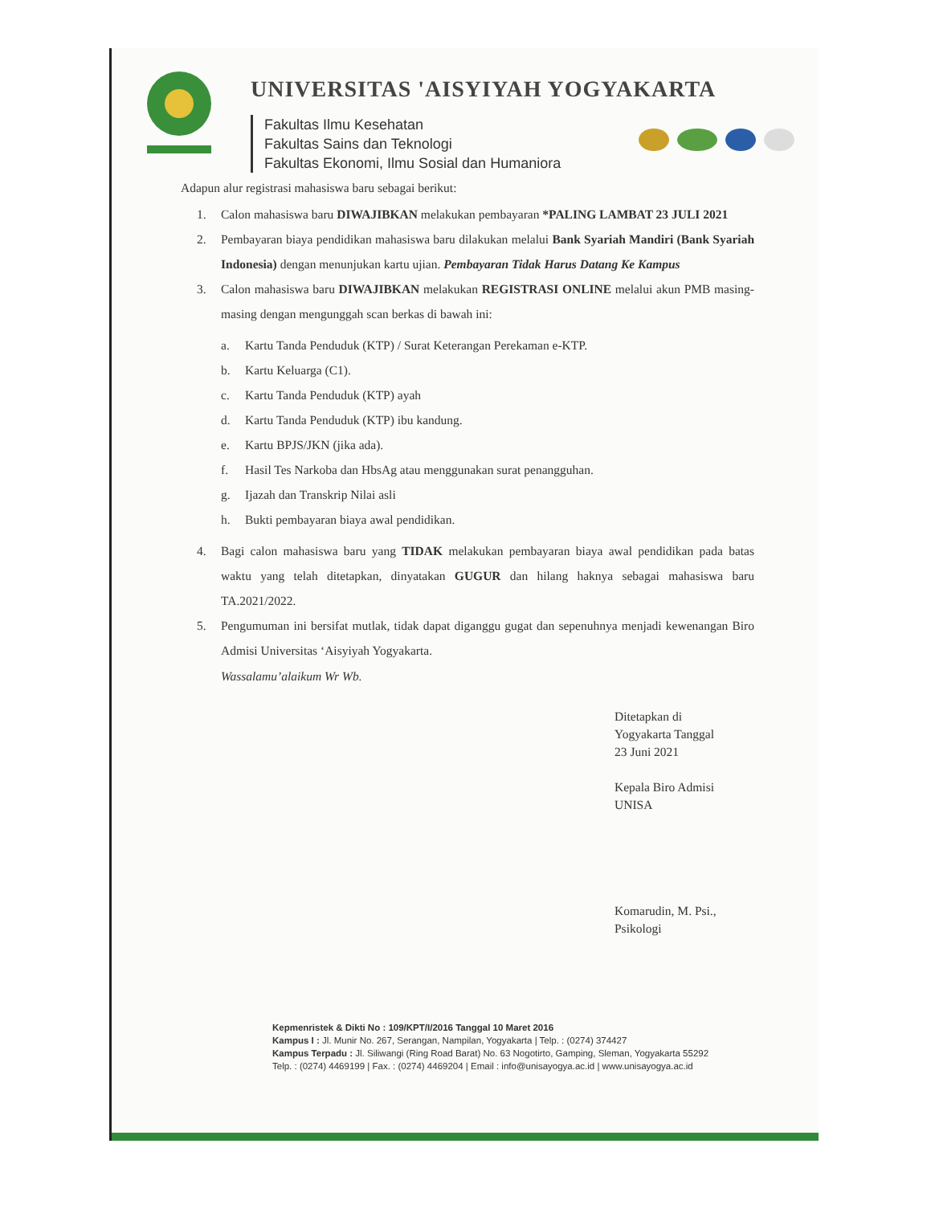UNIVERSITAS 'AISYIYAH YOGYAKARTA
Fakultas Ilmu Kesehatan
Fakultas Sains dan Teknologi
Fakultas Ekonomi, Ilmu Sosial dan Humaniora
Adapun alur registrasi mahasiswa baru sebagai berikut:
1. Calon mahasiswa baru DIWAJIBKAN melakukan pembayaran *PALING LAMBAT 23 JULI 2021
2. Pembayaran biaya pendidikan mahasiswa baru dilakukan melalui Bank Syariah Mandiri (Bank Syariah Indonesia) dengan menunjukan kartu ujian. Pembayaran Tidak Harus Datang Ke Kampus
3. Calon mahasiswa baru DIWAJIBKAN melakukan REGISTRASI ONLINE melalui akun PMB masing-masing dengan mengunggah scan berkas di bawah ini:
a. Kartu Tanda Penduduk (KTP) / Surat Keterangan Perekaman e-KTP.
b. Kartu Keluarga (C1).
c. Kartu Tanda Penduduk (KTP) ayah
d. Kartu Tanda Penduduk (KTP) ibu kandung.
e. Kartu BPJS/JKN (jika ada).
f. Hasil Tes Narkoba dan HbsAg atau menggunakan surat penangguhan.
g. Ijazah dan Transkrip Nilai asli
h. Bukti pembayaran biaya awal pendidikan.
4. Bagi calon mahasiswa baru yang TIDAK melakukan pembayaran biaya awal pendidikan pada batas waktu yang telah ditetapkan, dinyatakan GUGUR dan hilang haknya sebagai mahasiswa baru TA.2021/2022.
5. Pengumuman ini bersifat mutlak, tidak dapat diganggu gugat dan sepenuhnya menjadi kewenangan Biro Admisi Universitas ‘Aisyiyah Yogyakarta.
Wassalamu’alaikum Wr Wb.
Ditetapkan di
Yogyakarta Tanggal
23 Juni 2021
Kepala Biro Admisi
UNISA
Komarudin, M. Psi., Psikologi
Kepmenristek & Dikti No : 109/KPT/I/2016 Tanggal 10 Maret 2016
Kampus I : Jl. Munir No. 267, Serangan, Nampilan, Yogyakarta | Telp. : (0274) 374427
Kampus Terpadu : Jl. Siliwangi (Ring Road Barat) No. 63 Nogotirto, Gamping, Sleman, Yogyakarta 55292
Telp. : (0274) 4469199 | Fax. : (0274) 4469204 | Email : info@unisayogya.ac.id | www.unisayogya.ac.id